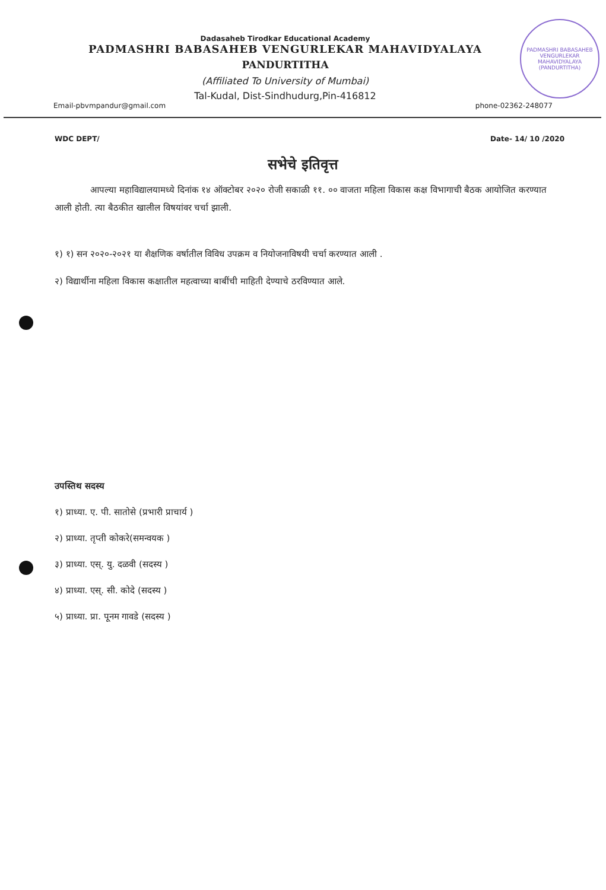PADMASHRI BABASAHEB VENGURLEKAR MAHAVIDYALAYA
(PANDURTITHA)
Dadasaheb Tirodkar Educational Academy
PADMASHRI BABASAHEB VENGURLEKAR MAHAVIDYALAYA
PANDURTITHA
(Affiliated To University of Mumbai)
Tal-Kudal, Dist-Sindhudurg,Pin-416812
Email-pbvmpandur@gmail.com phone-02362-248077
WDC DEPT/ Date- 14/ 10 /2020
सभेचे इतिवृत्त
आपल्या महाविद्यालयामध्ये दिनांक १४ ऑक्टोबर २०२० रोजी सकाळी ११. ०० वाजता महिला विकास कक्ष विभागाची बैठक आयोजित करण्यात आली होती. त्या बैठकीत खालील विषयांवर चर्चा झाली.
१) १) सन २०२०-२०२१ या शैक्षणिक वर्षातील विविध उपक्रम व नियोजनाविषयी चर्चा करण्यात आली .
२) विद्यार्थीना महिला विकास कक्षातील महत्वाच्या बाबींची माहिती देण्याचे ठरविण्यात आले.
उपस्तिथ सदस्य
१) प्राध्या. ए. पी. सातोसे (प्रभारी प्राचार्य )
२) प्राध्या. तृप्ती कोकरे(समन्वयक )
३) प्राध्या. एस्. यु. दळवी (सदस्य )
४) प्राध्या. एस्. सी. कोदे (सदस्य )
५) प्राध्या. प्रा. पूनम गावडे (सदस्य )